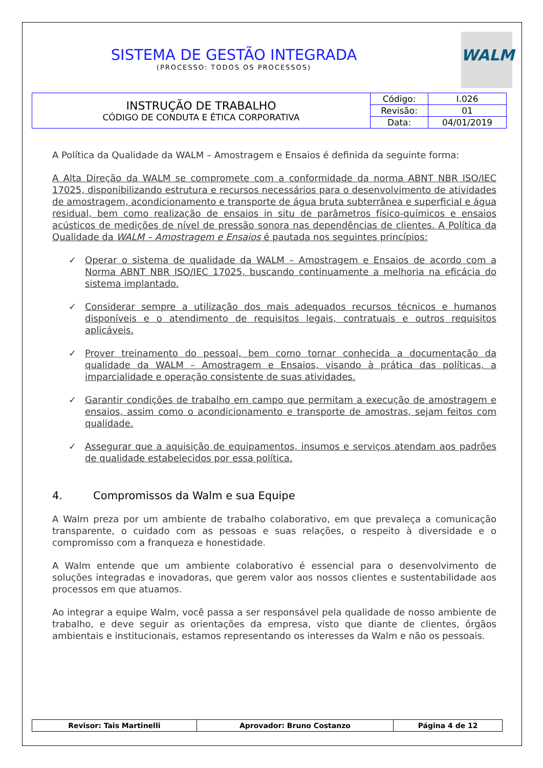WALM
SISTEMA DE GESTÃO INTEGRADA
(PROCESSO: TODOS OS PROCESSOS)
| INSTRUÇÃO DE TRABALHO CÓDIGO DE CONDUTA E ÉTICA CORPORATIVA | Código: | I.026 |
| | Revisão: | 01 |
| | Data: | 04/01/2019 |
A Política da Qualidade da WALM – Amostragem e Ensaios é definida da seguinte forma:
A Alta Direção da WALM se compromete com a conformidade da norma ABNT NBR ISO/IEC 17025, disponibilizando estrutura e recursos necessários para o desenvolvimento de atividades de amostragem, acondicionamento e transporte de água bruta subterrânea e superficial e água residual, bem como realização de ensaios in situ de parâmetros físico-químicos e ensaios acústicos de medições de nível de pressão sonora nas dependências de clientes. A Política da Qualidade da WALM – Amostragem e Ensaios é pautada nos seguintes princípios:
✓ Operar o sistema de qualidade da WALM – Amostragem e Ensaios de acordo com a Norma ABNT NBR ISO/IEC 17025, buscando continuamente a melhoria na eficácia do sistema implantado.
✓ Considerar sempre a utilização dos mais adequados recursos técnicos e humanos disponíveis e o atendimento de requisitos legais, contratuais e outros requisitos aplicáveis.
✓ Prover treinamento do pessoal, bem como tornar conhecida a documentação da qualidade da WALM – Amostragem e Ensaios, visando à prática das políticas, a imparcialidade e operação consistente de suas atividades.
✓ Garantir condições de trabalho em campo que permitam a execução de amostragem e ensaios, assim como o acondicionamento e transporte de amostras, sejam feitos com qualidade.
✓ Assegurar que a aquisição de equipamentos, insumos e serviços atendam aos padrões de qualidade estabelecidos por essa política.
4. Compromissos da Walm e sua Equipe
A Walm preza por um ambiente de trabalho colaborativo, em que prevaleça a comunicação transparente, o cuidado com as pessoas e suas relações, o respeito à diversidade e o compromisso com a franqueza e honestidade.
A Walm entende que um ambiente colaborativo é essencial para o desenvolvimento de soluções integradas e inovadoras, que gerem valor aos nossos clientes e sustentabilidade aos processos em que atuamos.
Ao integrar a equipe Walm, você passa a ser responsável pela qualidade de nosso ambiente de trabalho, e deve seguir as orientações da empresa, visto que diante de clientes, órgãos ambientais e institucionais, estamos representando os interesses da Walm e não os pessoais.
| Revisor: Tais Martinelli | Aprovador: Bruno Costanzo | Página 4 de 12 |